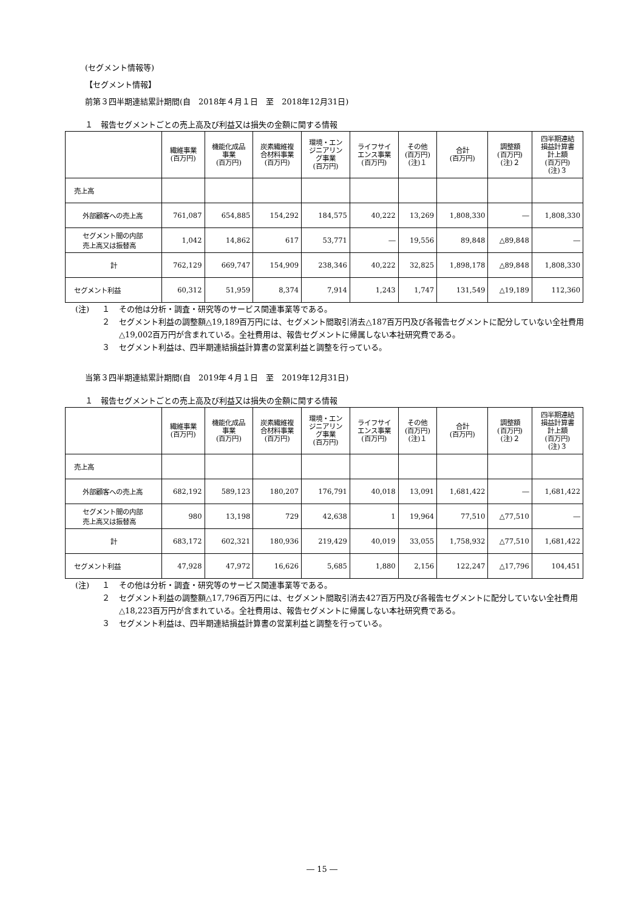(セグメント情報等)
【セグメント情報】
前第３四半期連結累計期間(自　2018年４月１日　至　2018年12月31日)
１　報告セグメントごとの売上高及び利益又は損失の金額に関する情報
| | 繊維事業 (百万円) | 機能化成品 事業 (百万円) | 炭素繊維複 合材料事業 (百万円) | 環境・エン ジニアリン グ事業 (百万円) | ライフサイ エンス事業 (百万円) | その他 (百万円) (注)１ | 合計 (百万円) | 調整額 (百万円) (注)２ | 四半期連結 損益計算書 計上額 (百万円) (注)３ |
| --- | --- | --- | --- | --- | --- | --- | --- | --- | --- |
| 売上高 | | | | | | | | | |
| 外部顧客への売上高 | 761,087 | 654,885 | 154,292 | 184,575 | 40,222 | 13,269 | 1,808,330 | ― | 1,808,330 |
| セグメント間の内部 売上高又は振替高 | 1,042 | 14,862 | 617 | 53,771 | ― | 19,556 | 89,848 | △89,848 | ― |
| 計 | 762,129 | 669,747 | 154,909 | 238,346 | 40,222 | 32,825 | 1,898,178 | △89,848 | 1,808,330 |
| セグメント利益 | 60,312 | 51,959 | 8,374 | 7,914 | 1,243 | 1,747 | 131,549 | △19,189 | 112,360 |
(注) １ その他は分析・調査・研究等のサービス関連事業等である。
２ セグメント利益の調整額△19,189百万円には、セグメント間取引消去△187百万円及び各報告セグメントに配分していない全社費用△19,002百万円が含まれている。全社費用は、報告セグメントに帰属しない本社研究費である。
３ セグメント利益は、四半期連結損益計算書の営業利益と調整を行っている。
当第３四半期連結累計期間(自　2019年４月１日　至　2019年12月31日)
１　報告セグメントごとの売上高及び利益又は損失の金額に関する情報
| | 繊維事業 (百万円) | 機能化成品 事業 (百万円) | 炭素繊維複 合材料事業 (百万円) | 環境・エン ジニアリン グ事業 (百万円) | ライフサイ エンス事業 (百万円) | その他 (百万円) (注)１ | 合計 (百万円) | 調整額 (百万円) (注)２ | 四半期連結 損益計算書 計上額 (百万円) (注)３ |
| --- | --- | --- | --- | --- | --- | --- | --- | --- | --- |
| 売上高 | | | | | | | | | |
| 外部顧客への売上高 | 682,192 | 589,123 | 180,207 | 176,791 | 40,018 | 13,091 | 1,681,422 | ― | 1,681,422 |
| セグメント間の内部 売上高又は振替高 | 980 | 13,198 | 729 | 42,638 | 1 | 19,964 | 77,510 | △77,510 | ― |
| 計 | 683,172 | 602,321 | 180,936 | 219,429 | 40,019 | 33,055 | 1,758,932 | △77,510 | 1,681,422 |
| セグメント利益 | 47,928 | 47,972 | 16,626 | 5,685 | 1,880 | 2,156 | 122,247 | △17,796 | 104,451 |
(注) １ その他は分析・調査・研究等のサービス関連事業等である。
２ セグメント利益の調整額△17,796百万円には、セグメント間取引消去427百万円及び各報告セグメントに配分していない全社費用△18,223百万円が含まれている。全社費用は、報告セグメントに帰属しない本社研究費である。
３ セグメント利益は、四半期連結損益計算書の営業利益と調整を行っている。
― 15 ―